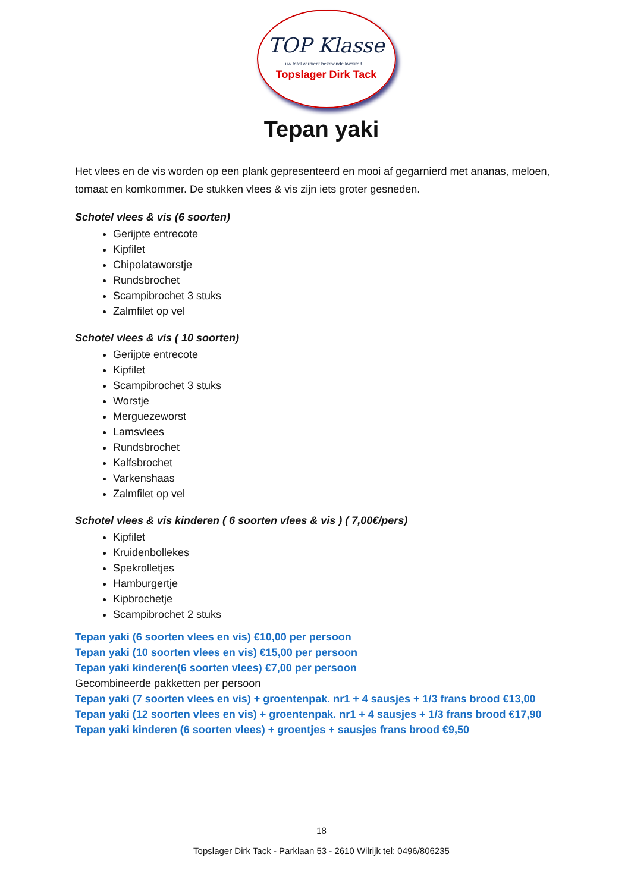TOP Klasse
uw tafel verdient bekroonde kwaliteit ...
Topslager Dirk Tack
Tepan yaki
Het vlees en de vis worden op een plank gepresenteerd en mooi af gegarnierd met ananas, meloen, tomaat en komkommer. De stukken vlees & vis zijn iets groter gesneden.
Schotel vlees & vis (6 soorten)
Gerijpte entrecote
Kipfilet
Chipolataworstje
Rundsbrochet
Scampibrochet 3 stuks
Zalmfilet op vel
Schotel vlees & vis ( 10 soorten)
Gerijpte entrecote
Kipfilet
Scampibrochet 3 stuks
Worstje
Merguezeworst
Lamsvlees
Rundsbrochet
Kalfsbrochet
Varkenshaas
Zalmfilet op vel
Schotel vlees & vis kinderen ( 6 soorten vlees & vis ) ( 7,00€/pers)
Kipfilet
Kruidenbollekes
Spekrolletjes
Hamburgertje
Kipbrochetje
Scampibrochet 2 stuks
Tepan yaki (6 soorten vlees en vis) €10,00 per persoon
Tepan yaki (10 soorten vlees en vis) €15,00 per persoon
Tepan yaki kinderen(6 soorten vlees) €7,00 per persoon
Gecombineerde pakketten per persoon
Tepan yaki (7 soorten vlees en vis) + groentenpak. nr1 + 4 sausjes + 1/3 frans brood €13,00
Tepan yaki (12 soorten vlees en vis) + groentenpak. nr1 + 4 sausjes + 1/3 frans brood €17,90
Tepan yaki kinderen (6 soorten vlees) + groentjes + sausjes frans brood €9,50
18
Topslager Dirk Tack - Parklaan 53 - 2610 Wilrijk tel: 0496/806235